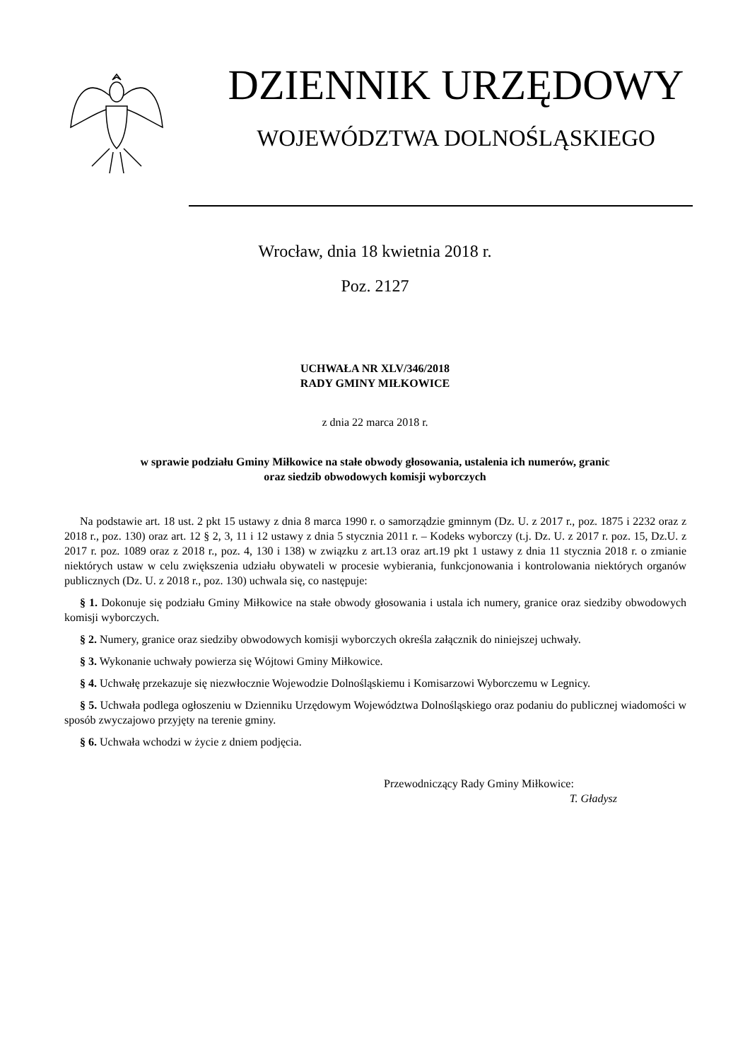DZIENNIK URZĘDOWY
WOJEWÓDZTWA DOLNOŚLĄSKIEGO
Wrocław, dnia 18 kwietnia 2018 r.
Poz. 2127
UCHWAŁA NR XLV/346/2018
RADY GMINY MIŁKOWICE
z dnia 22 marca 2018 r.
w sprawie podziału Gminy Miłkowice na stałe obwody głosowania, ustalenia ich numerów, granic
oraz siedzib obwodowych komisji wyborczych
Na podstawie art. 18 ust. 2 pkt 15 ustawy z dnia 8 marca 1990 r. o samorządzie gminnym (Dz. U. z 2017 r., poz. 1875 i 2232 oraz z 2018 r., poz. 130) oraz art. 12 § 2, 3, 11 i 12 ustawy z dnia 5 stycznia 2011 r. – Kodeks wyborczy (t.j. Dz. U. z 2017 r. poz. 15, Dz.U. z 2017 r. poz. 1089 oraz z 2018 r., poz. 4, 130 i 138) w związku z art.13 oraz art.19 pkt 1 ustawy z dnia 11 stycznia 2018 r. o zmianie niektórych ustaw w celu zwiększenia udziału obywateli w procesie wybierania, funkcjonowania i kontrolowania niektórych organów publicznych (Dz. U. z 2018 r., poz. 130) uchwala się, co następuje:
§ 1. Dokonuje się podziału Gminy Miłkowice na stałe obwody głosowania i ustala ich numery, granice oraz siedziby obwodowych komisji wyborczych.
§ 2. Numery, granice oraz siedziby obwodowych komisji wyborczych określa załącznik do niniejszej uchwały.
§ 3. Wykonanie uchwały powierza się Wójtowi Gminy Miłkowice.
§ 4. Uchwałę przekazuje się niezwłocznie Wojewodzie Dolnośląskiemu i Komisarzowi Wyborczemu w Legnicy.
§ 5. Uchwała podlega ogłoszeniu w Dzienniku Urzędowym Województwa Dolnośląskiego oraz podaniu do publicznej wiadomości w sposób zwyczajowo przyjęty na terenie gminy.
§ 6. Uchwała wchodzi w życie z dniem podjęcia.
Przewodniczący Rady Gminy Miłkowice:
T. Gładysz